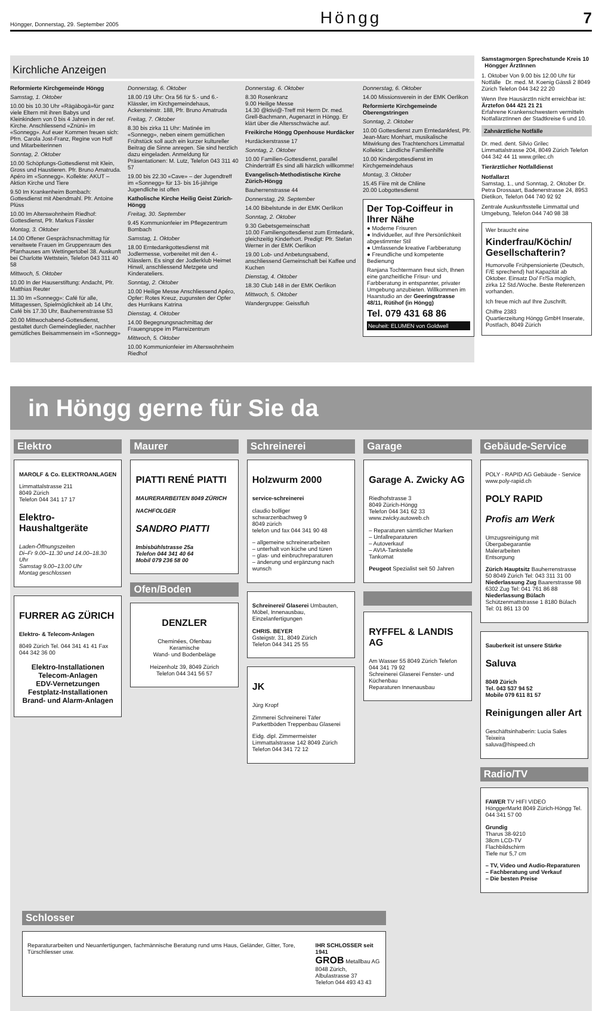Höngger, Donnerstag, 29. September 2005 Höngg 7
Kirchliche Anzeigen
Reformierte Kirchgemeinde Höngg
Samstag, 1. Oktober
10.00 bis 10.30 Uhr «Rägäbogä»für ganz viele Eltern mit ihren Babys und Kleinkindern von 0 bis 4 Jahren in der ref. Kirche. Anschliessend «Znüni» im «Sonnegg». Auf euer Kommen freuen sich: Pfrn. Carola Jost-Franz, Regine von Hoff und Mitarbeiterinnen
Sonntag, 2. Oktober
10.00 Schöpfungs-Gottesdienst mit Klein, Gross und Haustieren. Pfr. Bruno Amatruda. Apéro im «Sonnegg». Kollekte: AKUT – Aktion Kirche und Tiere
9.50 Im Krankenheim Bombach: Gottesdienst mit Abendmahl. Pfr. Antoine Plüss
10.00 Im Alterswohnheim Riedhof: Gottesdienst, Pfr. Markus Fässler
Montag, 3. Oktober
14.00 Offener Gesprächsnachmittag für verwitwete Frauen im Gruppenraum des Pfarrhauses am Wettingertobel 38. Auskunft bei Charlotte Wettstein, Telefon 043 311 40 58
Mittwoch, 5. Oktober
10.00 In der Hauserstiftung: Andacht, Pfr. Matthias Reuter
11.30 Im «Sonnegg»: Café für alle, Mittagessen, Spielmöglichkeit ab 14 Uhr, Café bis 17.30 Uhr, Bauherrenstrasse 53
20.00 Mittwochabend-Gottesdienst, gestaltet durch Gemeindeglieder, nachher gemütliches Beisammensein im «Sonnegg»
Donnerstag, 6. Oktober
18.00 /19 Uhr: Ora 56 für 5.- und 6.-Klässler, im Kirchgemeindehaus, Ackersteinstr. 188, Pfr. Bruno Amatruda
Freitag, 7. Oktober
8.30 bis zirka 11 Uhr: Matinée im «Sonnegg», neben einem gemütlichen Frühstück soll auch ein kurzer kultureller Beitrag die Sinne anregen. Sie sind herzlich dazu eingeladen. Anmeldung für Präsentationen: M. Lutz, Telefon 043 311 40 57
19.00 bis 22.30 «Cave» – der Jugendtreff im «Sonnegg» für 13- bis 16-jährige Jugendliche ist offen
Katholische Kirche Heilig Geist Zürich-Höngg
Freitag, 30. September
9.45 Kommunionfeier im Pflegezentrum Bombach
Samstag, 1. Oktober
18.00 Erntedankgottesdienst mit Jodlermesse, vorbereitet mit den 4.-Klässlern. Es singt der Jodlerklub Heimet Hinwil, anschliessend Metzgete und Kinderateliers.
Sonntag, 2. Oktober
10.00 Heilige Messe Anschliessend Apéro, Opfer: Rotes Kreuz, zugunsten der Opfer des Hurrikans Katrina
Dienstag, 4. Oktober
14.00 Begegnungsnachmittag der Frauengruppe im Pfarreizentrum
Mittwoch, 5. Oktober
10.00 Kommunionfeier im Alterswohnheim Riedhof
Donnerstag. 6. Oktober
8.30 Rosenkranz
9.00 Heilige Messe
14.30 @ktivi@-Treff mit Herrn Dr. med. Grell-Bachmann, Augenarzt in Höngg. Er klärt über die Altersschwäche auf.
Freikirche Höngg Openhouse Hurdäcker
Hurdäckerstrasse 17
Sonntag, 2. Oktober
10.00 Familien-Gottesdienst, parallel Chinderträff Es sind alli härzlich willkomme!
Evangelisch-Methodistische Kirche Zürich-Höngg
Bauherrenstrasse 44
Donnerstag, 29. September
14.00 Bibelstunde in der EMK Oerlikon
Sonntag, 2. Oktober
9.30 Gebetsgemeinschatt
10.00 Familiengottesdienst zum Erntedank, gleichzeitig Kinderhort. Predigt: Pfr. Stefan Werner in der EMK Oerlikon
19.00 Lob- und Anbetungsabend, anschliessend Gemeinschaft bei Kaffee und Kuchen
Dienstag, 4. Oktober
18.30 Club 148 in der EMK Oerlikon
Mittwoch, 5. Oktober
Wandergruppe: Geissfluh
Donnerstag, 6. Oktober
14.00 Missionsverein in der EMK Oerlikon
Reformierte Kirchgemeinde Oberengstringen
Sonntag, 2. Oktober
10.00 Gottesdienst zum Erntedankfest, Pfr. Jean-Marc Monhart, musikalische Mitwirkung des Trachtenchors Limmattal Kollekte: Ländliche Familienhilfe
10.00 Kindergottesdienst im Kirchgemeindehaus
Montag, 3. Oktober
15.45 Fiire mit de Chliine
20.00 Lobgottesdienst
Der Top-Coiffeur in Ihrer Nähe
● Moderne Frisuren
● Individueller, auf Ihre Persönlichkeit abgestimmter Stil
● Umfassende kreative Farbberatung
● Freundliche und kompetente Bedienung
Ranjana Tochtermann freut sich, Ihnen eine ganzheitliche Frisur- und Farbberatung in entspannter, privater Umgebung anzubieten. Willkommen im Haarstudio an der Geeringstrasse 48/11, Rütihof (in Höngg)
Tel. 079 431 68 86
Neuheit: ELUMEN von Goldwell
Samstagmorgen Sprechstunde Kreis 10 Höngger ÄrztInnen
1. Oktober Von 9.00 bis 12.00 Uhr für Notfälle Dr. med. M. Koenig Gässli 2 8049 Zürich Telefon 044 342 22 20
Wenn Ihre HausärztIn nicht erreichbar ist:
Ärztefon 044 421 21 21
Erfahrene Krankenschwestern vermitteln NotfallärztInnen der Stadtkreise 6 und 10.
Zahnärztliche Notfälle
Dr. med. dent. Silvio Grilec Limmattalstrasse 204, 8049 Zürich Telefon 044 342 44 11 www.grilec.ch
Tierärztlicher Notfalldienst
Notfallarzt
Samstag, 1., und Sonntag, 2. Oktober Dr. Petra Drossaart, Badenerstrasse 24, 8953 Dietikon, Telefon 044 740 92 92
Zentrale Auskunftsstelle Limmattal und Umgebung, Telefon 044 740 98 38
Wer braucht eine
Kinderfrau/Köchin/ Gesellschafterin?
Humorvolle Frühpensionierte (Deutsch, F/E sprechend) hat Kapazität ab Oktober. Einsatz Do/ Fr/Sa möglich, zirka 12 Std./Woche. Beste Referenzen vorhanden.
Ich freue mich auf Ihre Zuschrift.
Chiffre 2383
Quartierzeitung Höngg GmbH Inserate, Postfach, 8049 Zürich
in Höngg gerne für Sie da
Elektro
MAROLF & Co. ELEKTROANLAGEN
Limmattalstrasse 211
8049 Zürich
Telefon 044 341 17 17
Elektro-Haushaltgeräte
Laden-Öffnungszeiten
Di–Fr 9.00–11.30 und 14.00–18.30 Uhr
Samstag 9.00–13.00 Uhr
Montag geschlossen
FURRER AG ZÜRICH
Elektro- & Telecom-Anlagen
8049 Zürich Tel. 044 341 41 41 Fax 044 342 36 00
Elektro-Installationen
Telecom-Anlagen
EDV-Vernetzungen
Festplatz-Installationen
Brand- und Alarm-Anlagen
Maurer
PIATTI RENÉ PIATTI
MAURERARBEITEN 8049 ZÜRICH
NACHFOLGER
SANDRO PIATTI
Imbisbühlstrasse 25a
Telefon 044 341 40 64
Mobil 079 236 58 00
Ofen/Boden
DENZLER
Cheminées, Ofenbau
Keramische
Wand- und Bodenbeläge
Heizenholz 39, 8049 Zürich
Telefon 044 341 56 57
Schreinerei
Holzwurm 2000
service-schreinerei
claudio bolliger
schwarzenbachweg 9
8049 zürich
telefon und fax 044 341 90 48
– allgemeine schreinerarbeiten
– unterhalt von küche und türen
– glas- und einbruchreparaturen
– änderung und ergänzung nach wunsch
Schreinerei/ Glaserei Umbauten, Möbel, Innenausbau, Einzelanfertigungen
CHRIS. BEYER
Gsteigstr. 31, 8049 Zürich
Telefon 044 341 25 55
JK
Jürg Kropf
Zimmerei Schreinerei Täfer Parkettböden Treppenbau Glaserei
Eidg. dipl. Zimmermeister
Limmattalstrasse 142 8049 Zürich
Telefon 044 341 72 12
Garage
Garage A. Zwicky AG
Riedhofstrasse 3
8049 Zürich-Höngg
Telefon 044 341 62 33
www.zwicky.autoweb.ch
– Reparaturen sämtlicher Marken
– Unfallreparaturen
– Autoverkauf
– AVIA-Tankstelle
Tankomat
Peugeot Spezialist seit 50 Jahren
RYFFEL & LANDIS AG
Am Wasser 55 8049 Zürich Telefon 044 341 79 92
Schreinerei Glaserei Fenster- und Küchenbau
Reparaturen Innenausbau
Gebäude-Service
POLY - RAPID AG Gebäude - Service www.poly-rapid.ch
POLY RAPID
Profis am Werk
Umzugsreinigung mit Übergabegarantie
Malerarbeiten
Entsorgung
Zürich Hauptsitz Bauherrenstrasse 50 8049 Zürich Tel: 043 311 31 00
Niederlassung Zug Baarerstrasse 98 6302 Zug Tel: 041 761 86 88
Niederlassung Bülach Schützenmattstrasse 1 8180 Bülach Tel: 01 861 13 00
Sauberkeit ist unsere Stärke
Saluva
8049 Zürich
Tel. 043 537 94 52
Mobile 079 611 81 57
Reinigungen aller Art
Geschäftsinhaberin: Lucia Sales Teixeira
saluva@hispeed.ch
Radio/TV
FAWER TV HIFI VIDEO
HönggerMarkt 8049 Zürich-Höngg Tel. 044 341 57 00
Grundig
Tharus 38-9210
38cm LCD-TV
Flachbildschirm
Tiefe nur 5,7 cm
– TV, Video und Audio-Reparaturen
– Fachberatung und Verkauf
– Die besten Preise
Schlosser
Reparaturarbeiten und Neuanfertigungen, fachmännische Beratung rund ums Haus, Geländer, Gitter, Tore, Türschliesser usw.
IHR SCHLOSSER seit 1941
GROB Metallbau AG
8048 Zürich, Albulastrasse 37
Telefon 044 493 43 43